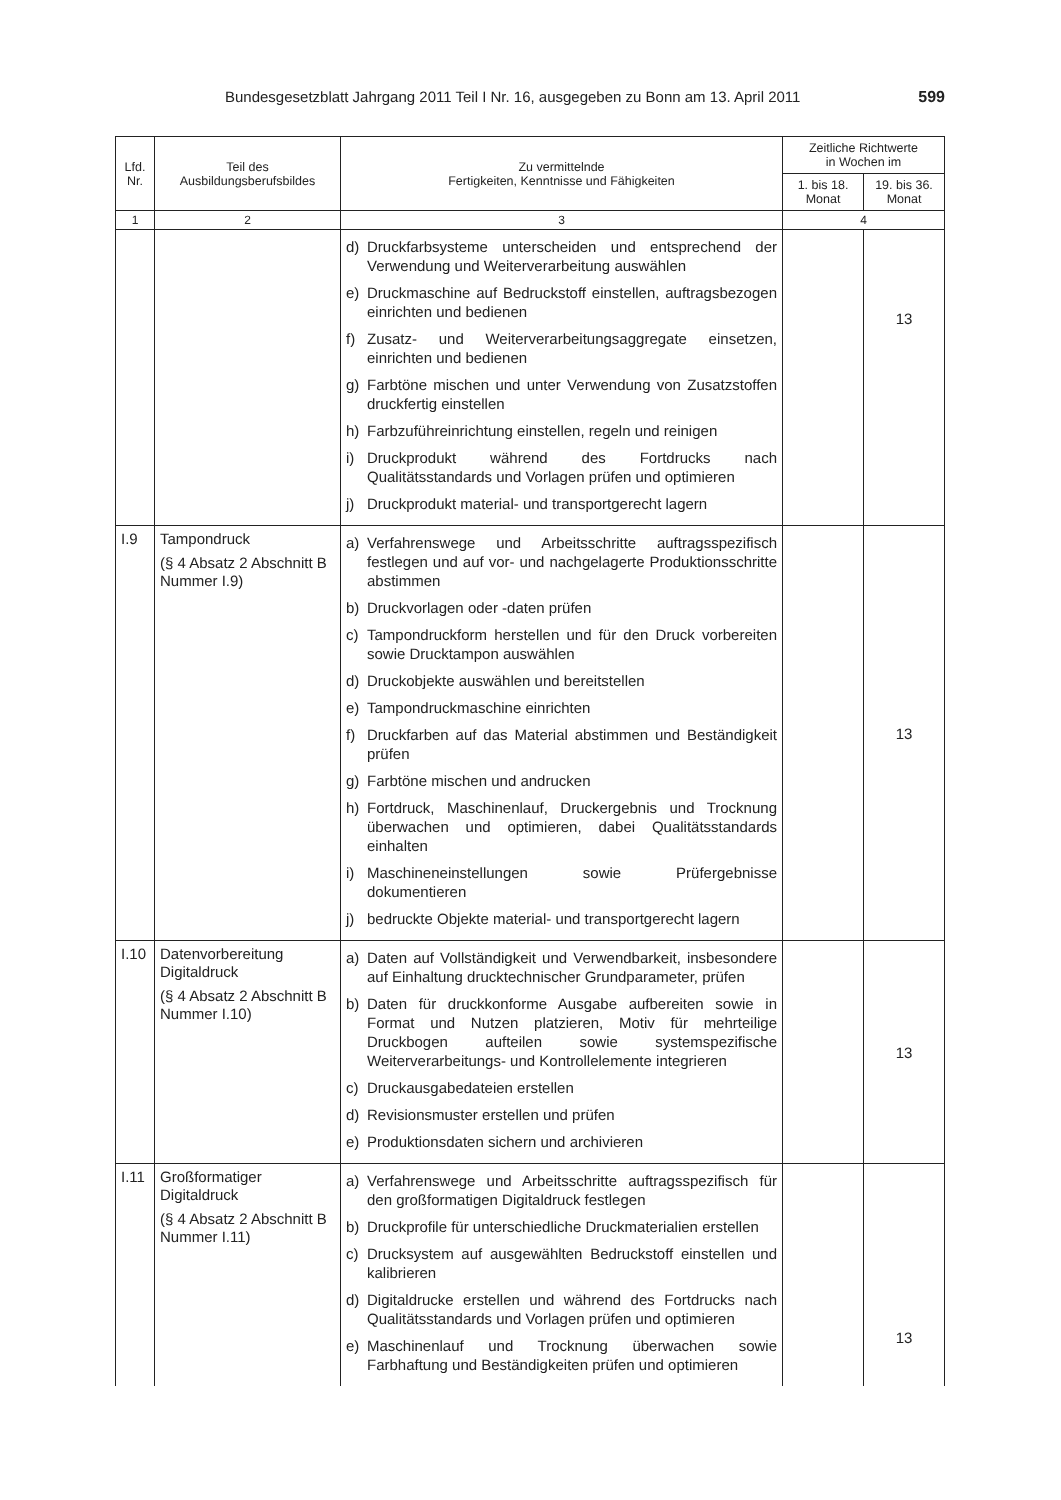Bundesgesetzblatt Jahrgang 2011 Teil I Nr. 16, ausgegeben zu Bonn am 13. April 2011 599
| Lfd. Nr. | Teil des Ausbildungsberufsbildes | Zu vermittelnde Fertigkeiten, Kenntnisse und Fähigkeiten | Zeitliche Richtwerte in Wochen im | |
| --- | --- | --- | --- | --- |
| | | | 1. bis 18. Monat | 19. bis 36. Monat |
| 1 | 2 | 3 | 4 | |
| | | d) Druckfarbsysteme unterscheiden und entsprechend der Verwendung und Weiterverarbeitung auswählen e) Druckmaschine auf Bedruckstoff einstellen, auftragsbezogen einrichten und bedienen f) Zusatz- und Weiterverarbeitungsaggregate einsetzen, einrichten und bedienen g) Farbtöne mischen und unter Verwendung von Zusatzstoffen druckfertig einstellen h) Farbzuführeinrichtung einstellen, regeln und reinigen i) Druckprodukt während des Fortdrucks nach Qualitätsstandards und Vorlagen prüfen und optimieren j) Druckprodukt material- und transportgerecht lagern | | 13 |
| I.9 | Tampondruck (§ 4 Absatz 2 Abschnitt B Nummer I.9) | a) Verfahrenswege und Arbeitsschritte auftragsspezifisch festlegen und auf vor- und nachgelagerte Produktionsschritte abstimmen b) Druckvorlagen oder -daten prüfen c) Tampondruckform herstellen und für den Druck vorbereiten sowie Drucktampon auswählen d) Druckobjekte auswählen und bereitstellen e) Tampondruckmaschine einrichten f) Druckfarben auf das Material abstimmen und Beständigkeit prüfen g) Farbtöne mischen und andrucken h) Fortdruck, Maschinenlauf, Druckergebnis und Trocknung überwachen und optimieren, dabei Qualitätsstandards einhalten i) Maschineneinstellungen sowie Prüfergebnisse dokumentieren j) bedruckte Objekte material- und transportgerecht lagern | | 13 |
| I.10 | Datenvorbereitung Digitaldruck (§ 4 Absatz 2 Abschnitt B Nummer I.10) | a) Daten auf Vollständigkeit und Verwendbarkeit, insbesondere auf Einhaltung drucktechnischer Grundparameter, prüfen b) Daten für druckkonforme Ausgabe aufbereiten sowie in Format und Nutzen platzieren, Motiv für mehrteilige Druckbogen aufteilen sowie systemspezifische Weiterverarbeitungs- und Kontrollelemente integrieren c) Druckausgabedateien erstellen d) Revisionsmuster erstellen und prüfen e) Produktionsdaten sichern und archivieren | | 13 |
| I.11 | Großformatiger Digitaldruck (§ 4 Absatz 2 Abschnitt B Nummer I.11) | a) Verfahrenswege und Arbeitsschritte auftragsspezifisch für den großformatigen Digitaldruck festlegen b) Druckprofile für unterschiedliche Druckmaterialien erstellen c) Drucksystem auf ausgewählten Bedruckstoff einstellen und kalibrieren d) Digitaldrucke erstellen und während des Fortdrucks nach Qualitätsstandards und Vorlagen prüfen und optimieren e) Maschinenlauf und Trocknung überwachen sowie Farbhaftung und Beständigkeiten prüfen und optimieren | | 13 |